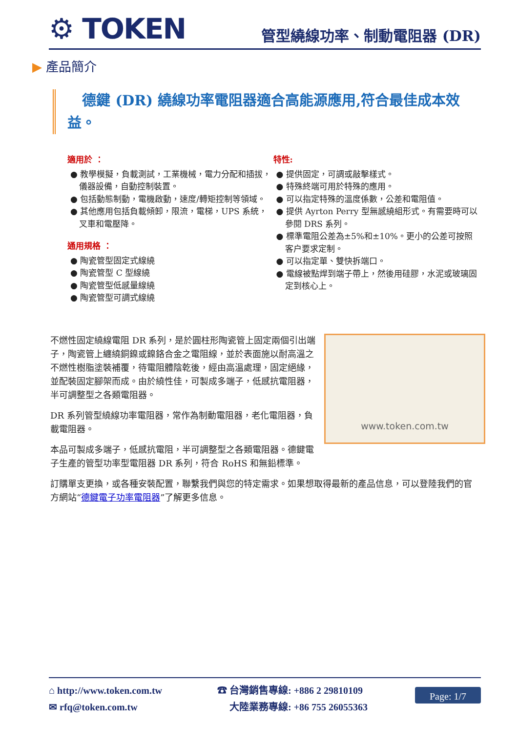⚙ TOKEN
管型繞線功率、制動電阻器 (DR)
▶ 產品簡介
德鍵 (DR) 繞線功率電阻器適合高能源應用,符合最佳成本效益。
適用於 ：
● 教學模擬，負載測試，工業機械，電力分配和插拔，儀器設備，自動控制裝置。
● 包括動態制動，電機啟動，速度/轉矩控制等領域。
● 其他應用包括負載傾卸，限流，電梯，UPS 系統，叉車和電壓降。
通用規格 ：
● 陶瓷管型固定式線繞
● 陶瓷管型 C 型線繞
● 陶瓷管型低感量線繞
● 陶瓷管型可調式線繞
特性:
● 提供固定，可調或敲擊樣式。
● 特殊終端可用於特殊的應用。
● 可以指定特殊的溫度係數，公差和電阻值。
● 提供 Ayrton Perry 型無感繞組形式。有需要時可以參閱 DRS 系列。
● 標準電阻公差為±5%和±10%。更小的公差可按照客户要求定制。
● 可以指定單、雙快拆端口。
● 電線被點焊到端子帶上，然後用硅膠，水泥或玻璃固定到核心上。
www.token.com.tw
不燃性固定繞線電阻 DR 系列，是於圓柱形陶瓷管上固定兩個引出端子，陶瓷管上纏繞銅鎳或鎳鉻合金之電阻線，並於表面施以耐高溫之不燃性樹脂塗裝補覆，待電阻體陰乾後，經由高溫處理，固定絕緣，並配裝固定腳架而成。由於繞性佳，可製成多端子，低感抗電阻器，半可調整型之各類電阻器。
DR 系列管型繞線功率電阻器，常作為制動電阻器，老化電阻器，負載電阻器。
本品可製成多端子，低感抗電阻，半可調整型之各類電阻器。德鍵電子生產的管型功率型電阻器 DR 系列，符合 RoHS 和無鉛標準。
訂購單支更換，或各種安裝配置，聯繫我們與您的特定需求。如果想取得最新的產品信息，可以登陸我們的官方網站“德鍵電子功率電阻器”了解更多信息。
⌂ http://www.token.com.tw
✉ rfq@token.com.tw
☎ 台灣銷售專線: +886 2 29810109
大陸業務專線: +86 755 26055363
Page: 1/7